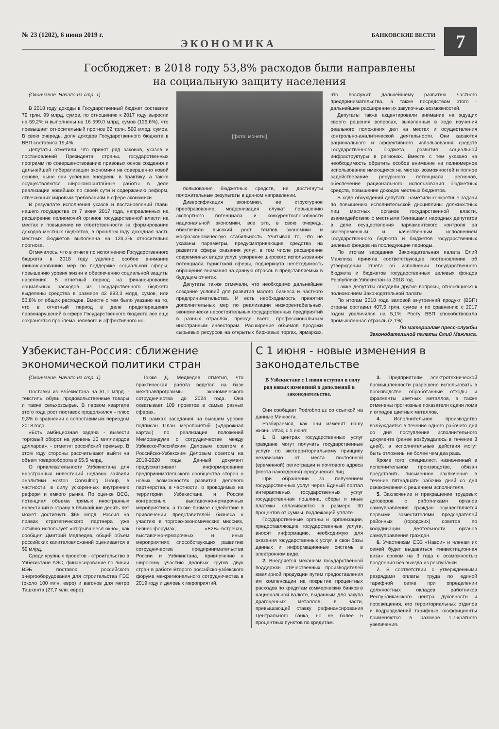№ 23 (1202), 6 июня 2019 г.
БАНКОВСКИЕ ВЕСТИ
7
ЭКОНОМИКА
Госбюджет: в 2018 году 53,8% расходов были направлены
на социальную защиту населения
(Окончание. Начало на стр. 1).
В 2018 году доходы в Государственный бюджет составили 79 трлн. 99 млрд. сумов, по отношению к 2017 году выросли на 59,2% и выполнены на 16 599,0 млрд. сумов (126,6%), что превышает относительный прогноз 62 трлн. 500 млрд. сумов. В свою очередь, доля доходов Государственного бюджета в ВВП составила 19,4%.
Депутаты отметили, что принят ряд законов, указов и постановлений Президента страны, государственных программ по совершенствованию правовых основ создания и дальнейшей либерализации экономики на совершенно новой основе, ныне они успешно внедрены в практику, а также осуществляются широкомасштабные работы в деле реализации новейших по своей сути и содержанию реформ, отвечающих мировым требованиям в сфере экономики.
В результате исполнения указов и постановлений главы нашего государства от 7 июня 2017 года, направленных на расширение полномочий органов государственной власти на местах и повышение их ответственности за формирование доходов местных бюджетов, в прошлом году доходная часть местных бюджетов выполнена на 124,3% относительно прогноза.
Отмечалось, что в отчете по исполнению Государственного бюджета в 2018 году уделено особое внимание финансированию мер по поддержке социальной сферы, повышению уровня жизни и обеспечению социальной защиты населения. В отчетный период на финансирование социальных расходов из Государственного бюджета выделены средства в размере 42 883,3 млрд. сумов, или 53,8% от общих расходов. Вместе с тем было указано на то, что в отчетный период в деле предотвращения правонарушений в сфере Государственного бюджета все еще сохраняется проблема целевого и эффективного ис-
[фото: монеты]
пользования бюджетных средств, не достигнуты положительные результаты в данном направлении.
Диверсификация экономики, ее структурное преобразование, модернизация служат повышению экспортного потенциала и конкурентоспособности национальной экономики, все это, в свою очередь, обеспечило высокий рост темпов экономики и макроэкономическую стабильность. Учитывая то, что не указаны параметры, предусматривающие средства на развитие сферы оказания услуг, в том числе расширение современных видов услуг, ускорение широкого использования потенциала туристской сферы, подчеркнута необходимость обращения внимания на данную отрасль в представляемых в будущем отчетах.
Депутаты также отмечали, что необходимо дальнейшее создание условий для развития малого бизнеса и частного предпринимательства. И есть необходимость принятия дополнительных мер по реализации низкорентабельных, экономически несостоятельных государственных предприятий в разных отраслях, прежде всего, профессиональным иностранным инвесторам. Расширение объемов продажи сырьевых ресурсов на открытых биржевых торгах, ярмарках, что послужит дальнейшему развитию частного предпринимательства, а также посредством этого - дальнейшее расширение их закупочных возможностей.
Депутаты также акцентировали внимание на ждущих своего решения вопросах, выявленных в ходе изучения реального положения дел на местах и осуществления контрольно-аналитической деятельности. Они касаются рационального и эффективного использования средств Государственного бюджета, развития социальной инфраструктуры в регионах. Вместе с тем указано на необходимость обратить особое внимание на полномерное использование имеющихся на местах возможностей и полное задействование ресурсного потенциала регионов, обеспечение рационального использования бюджетных средств, повышение доходов местных бюджетов.
В ходе обсуждений депутаты наметили конкретные задачи по повышению исполнительской дисциплины должностных лиц местных органов государственной власти, взаимодействию с местными Кенгашами народных депутатов в деле осуществления парламентского контроля за своевременным и качественным исполнением Государственного бюджета и бюджетов государственных целевых фондов на последующие периоды.
По итогам заседания Законодательная палата Олий Мажлиса приняла соответствующее постановление об утверждении отчета об исполнении Государственного бюджета и бюджетов государственных целевых фондов Республики Узбекистан за 2018 год.
Также депутаты обсудили другие вопросы, относящиеся к полномочиям Законодательной палаты.
По итогам 2018 года валовой внутренний продукт (ВВП) страны составил 407,5 трлн. сумов и по сравнению с 2017 годом увеличился на 5,1%. Росту ВВП способствовала промышленная отрасль (2,1%).
По материалам пресс-службы
Законодательной палаты Олий Мажлиса.
Узбекистан-Россия: сближение экономической политики стран
(Окончание. Начало на стр. 1).
Поставки из Узбекистана на $1,1 млрд. - текстиль, обувь, продовольственные товары и также сельхозсырье. В первом квартале этого года рост поставок продолжился - плюс 9,3% в сравнении с сопоставимым периодом 2018 года.
«Есть амбициозная задача - вывести торговый оборот на уровень 10 миллиардов долларов», - отметил российский премьер. В этом году стороны рассчитывают выйти на объем товарооборота в $5,5 млрд.
О привлекательности Узбекистана для иностранных инвестиций недавно заявили аналитики Boston Consulting Group, в частности, в силу ускоренных внутренних реформ и емкого рынка. По оценке BCG, потенциал объема прямых иностранных инвестиций в страну в ближайшие десять лет может достигнуть $65 млрд. Россия на правах стратегического партнера уже активно использует «открывшееся окно», как сообщил Дмитрий Медведев, общий объем российских капиталовложений оценивается в $9 млрд.
Среди крупных проектов - строительство в Узбекистане АЭС, финансирование по линии ВЭБ поставок российского энергооборудования для строительства ГЭС (около 100 млн. евро) и вагонов для метро Ташкента (27,7 млн. евро).
Также Д. Медведев отметил, что практическая работа ведется на базе межправпрограммы экономического сотрудничества до 2024 года. Она охватывает 109 проектов в самых разных сферах.
В рамках заседания на высшем уровне подписан План мероприятий («Дорожная карта») по реализации положений Меморандума о сотрудничестве между Узбекско-Российским Деловым советом и Российско-Узбекским Деловым советом на 2019-2020 годы. Данный документ предусматривает информирование предпринимательского сообщества сторон о новых возможностях развития делового партнерства, в частности, о проводимых на территории Узбекистана и России конгрессных, выставочно-ярмарочных мероприятиях, а также прямое содействие в привлечении представителей бизнеса к участию в торгово-экономических миссиях, бизнес-форумах, «B2B»-встречах, выставочно-ярмарочных и иных мероприятиях, способствующих развитию сотрудничества предпринимательства России и Узбекистана, привлечение к широкому участию деловых кругов двух стран в работе Второго российско-узбекского форума межрегионального сотрудничества в 2019 году и деловых мероприятий.
С 1 июня - новые изменения в законодательстве
В Узбекистане с 1 июня вступил в силу ряд новых изменений и дополнений в законодательстве.
Они сообщает Podrobno.uz со ссылкой на данные Минюста.
Разбираемся, как они изменят нашу жизнь. Итак, с 1 июня:
1. В центрах государственных услуг граждане могут получать государственные услуги по экстерриториальному принципу независимо от места постоянной (временной) регистрации и почтового адреса (места нахождения) юридических лиц.
При обращении за получением государственных услуг через Единый портал интерактивных государственных услуг государственная пошлина, сборы и иные платежи оплачиваются в размере 90 процентов от суммы, подлежащей уплате.
Государственные органы и организации, предоставляющие государственные услуги, вносят информацию, необходимую для оказания государственных услуг, в свои базы данных и информационные системы в электронном виде.
2. Внедряется механизм государственной поддержки отечественных производителей ювелирной продукции путем предоставления им компенсации на покрытие процентных расходов по кредитам коммерческих банков в национальной валюте, выданным для закупа драгоценных металлов, в части, превышающей ставку рефинансирования Центрального банка, но не более 5 процентных пунктов по кредитам.
3. Предприятиям электротехнической промышленности разрешено использовать в производстве обработанные отходы и фрагменты цветных металлов, а также отменены прогнозные показатели сдачи лома и отходов цветных металлов.
4. Исполнительное производство возбуждается в течение одного рабочего дня со дня поступления исполнительного документа (ранее возбуждалось в течение 3 дней), а исполнительные действия могут быть отложены не более чем два раза.
Кроме того, специалист, назначенный в исполнительном производстве, обязан представить письменное заключение в течение пятнадцати рабочих дней со дня ознакомления с решением исполнителя.
5. Заключение и прекращение трудовых договоров с работниками органов самоуправления граждан осуществляется первыми заместителями председателей районных (городских) советов по координации деятельности органов самоуправления граждан.
6. Участникам СЭЗ «Навои» и членам их семей будет выдаваться «инвестиционная виза» сроком на 3 года с возможностью продления без выезда из республики.
7. В соответствии с утвержденными разрядами оплаты труда по единой тарифной сетке при определении должностных окладов работников Республиканского центра духовности и просвещения, его территориальных отделов и подразделений тарифные коэффициенты применяются в размере 1,7-кратного увеличения.